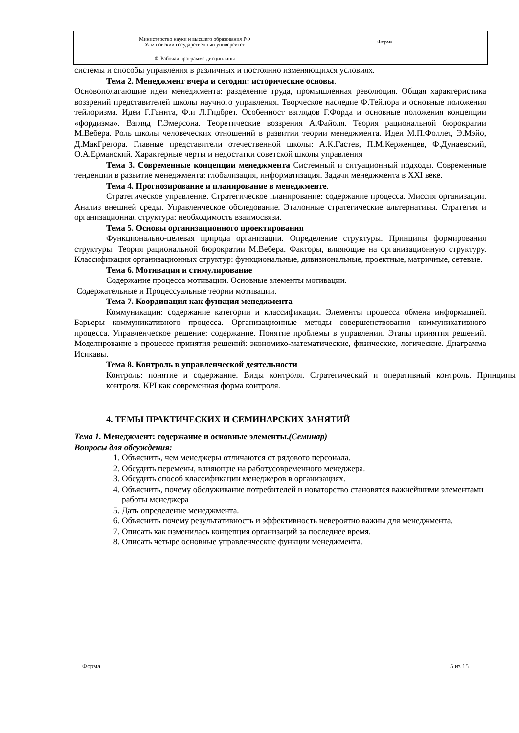| Министерство науки и высшего образования РФ Ульяновский государственный университет | Форма | |
| Ф-Рабочая программа дисциплины | | |
системы и способы управления в различных и постоянно изменяющихся условиях.
Тема 2. Менеджмент вчера и сегодня: исторические основы.
Основополагающие идеи менеджмента: разделение труда, промышленная революция. Общая характеристика воззрений представителей школы научного управления. Творческое наследие Ф.Тейлора и основные положения тейлоризма. Идеи Г.Ганнта, Ф.и Л.Гидбрет. Особенност взглядов Г.Форда и основные положения концепции «фордизма». Взгляд Г.Эмерсона. Теоретические воззрения А.Файоля. Теория рациональной бюрократии М.Вебера. Роль школы человеческих отношений в развитии теории менеджмента. Идеи М.П.Фоллет, Э.Мэйо, Д.МакГрегора. Главные представители отечественной школы: А.К.Гастев, П.М.Керженцев, Ф.Дунаевский, О.А.Ерманский. Характерные черты и недостатки советской школы управления
Тема 3. Современные концепции менеджмента Системный и ситуационный подходы. Современные тенденции в развитие менеджмента: глобализация, информатизация. Задачи менеджмента в XXI веке.
Тема 4. Прогнозирование и планирование в менеджменте.
Стратегическое управление. Стратегическое планирование: содержание процесса. Миссия организации. Анализ внешней среды. Управленческое обследование. Эталонные стратегические альтернативы. Стратегия и организационная структура: необходимость взаимосвязи.
Тема 5. Основы организационного проектирования
Функционально-целевая природа организации. Определение структуры. Принципы формирования структуры. Теория рациональной бюрократии М.Вебера. Факторы, влияющие на организационную структуру. Классификация организационных структур: функциональные, дивизиональные, проектные, матричные, сетевые.
Тема 6. Мотивация и стимулирование
Содержание процесса мотивации. Основные элементы мотивации.
Содержательные и Процессуальные теории мотивации.
Тема 7. Координация как функция менеджмента
Коммуникации: содержание категории и классификация. Элементы процесса обмена информацией. Барьеры коммуникативного процесса. Организационные методы совершенствования коммуникативного процесса. Управленческое решение: содержание. Понятие проблемы в управлении. Этапы принятия решений. Моделирование в процессе принятия решений: экономико-математические, физические, логические. Диаграмма Исикавы.
Тема 8. Контроль в управленческой деятельности
Контроль: понятие и содержание. Виды контроля. Стратегический и оперативный контроль. Принципы контроля. KPI как современная форма контроля.
4. ТЕМЫ ПРАКТИЧЕСКИХ И СЕМИНАРСКИХ ЗАНЯТИЙ
Тема 1. Менеджмент: содержание и основные элементы.(Семинар)
Вопросы для обсуждения:
1. Объяснить, чем менеджеры отличаются от рядового персонала.
2. Обсудить перемены, влияющие на работусовременного менеджера.
3. Обсудить способ классификации менеджеров в организациях.
4. Объяснить, почему обслуживание потребителей и новаторство становятся важнейшими элементами работы менеджера
5. Дать определение менеджмента.
6. Объяснить почему результативность и эффективность невероятно важны для менеджмента.
7. Описать как изменилась концепция организаций за последнее время.
8. Описать четыре основные управленческие функции менеджмента.
Форма 5 из 15